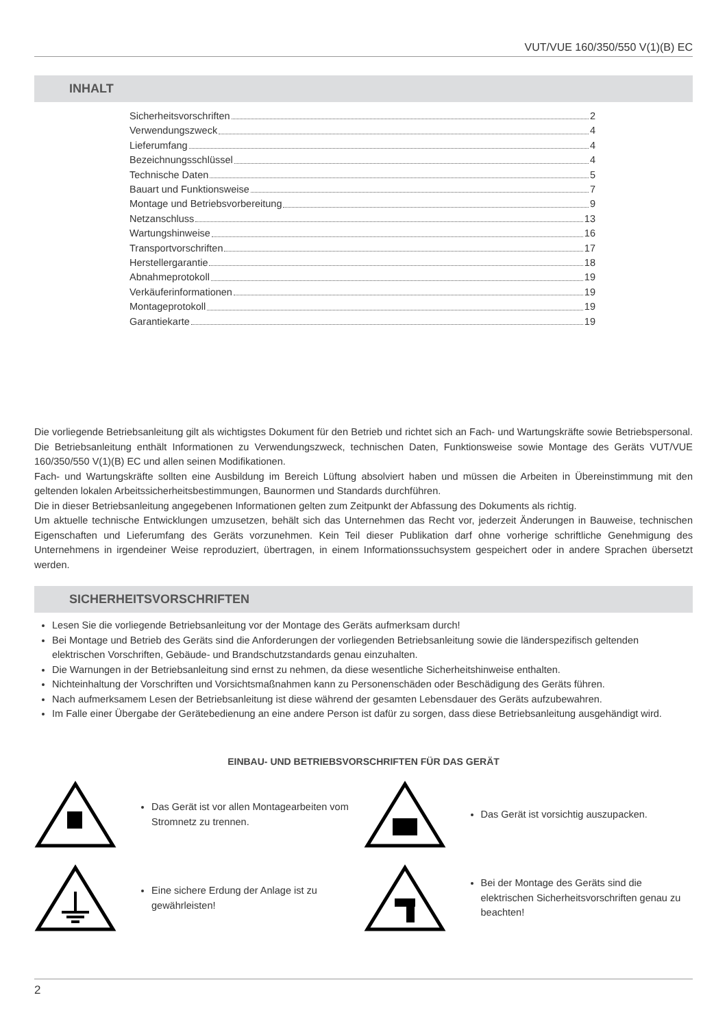VUT/VUE 160/350/550 V(1)(B) EC
INHALT
Sicherheitsvorschriften 2
Verwendungszweck 4
Lieferumfang 4
Bezeichnungsschlüssel 4
Technische Daten 5
Bauart und Funktionsweise 7
Montage und Betriebsvorbereitung 9
Netzanschluss 13
Wartungshinweise 16
Transportvorschriften 17
Herstellergarantie 18
Abnahmeprotokoll 19
Verkäuferinformationen 19
Montageprotokoll 19
Garantiekarte 19
Die vorliegende Betriebsanleitung gilt als wichtigstes Dokument für den Betrieb und richtet sich an Fach- und Wartungskräfte sowie Betriebspersonal. Die Betriebsanleitung enthält Informationen zu Verwendungszweck, technischen Daten, Funktionsweise sowie Montage des Geräts VUT/VUE 160/350/550 V(1)(B) EC und allen seinen Modifikationen.
Fach- und Wartungskräfte sollten eine Ausbildung im Bereich Lüftung absolviert haben und müssen die Arbeiten in Übereinstimmung mit den geltenden lokalen Arbeitssicherheitsbestimmungen, Baunormen und Standards durchführen.
Die in dieser Betriebsanleitung angegebenen Informationen gelten zum Zeitpunkt der Abfassung des Dokuments als richtig.
Um aktuelle technische Entwicklungen umzusetzen, behält sich das Unternehmen das Recht vor, jederzeit Änderungen in Bauweise, technischen Eigenschaften und Lieferumfang des Geräts vorzunehmen. Kein Teil dieser Publikation darf ohne vorherige schriftliche Genehmigung des Unternehmens in irgendeiner Weise reproduziert, übertragen, in einem Informationssuchsystem gespeichert oder in andere Sprachen übersetzt werden.
SICHERHEITSVORSCHRIFTEN
Lesen Sie die vorliegende Betriebsanleitung vor der Montage des Geräts aufmerksam durch!
Bei Montage und Betrieb des Geräts sind die Anforderungen der vorliegenden Betriebsanleitung sowie die länderspezifisch geltenden elektrischen Vorschriften, Gebäude- und Brandschutzstandards genau einzuhalten.
Die Warnungen in der Betriebsanleitung sind ernst zu nehmen, da diese wesentliche Sicherheitshinweise enthalten.
Nichteinhaltung der Vorschriften und Vorsichtsmaßnahmen kann zu Personenschäden oder Beschädigung des Geräts führen.
Nach aufmerksamem Lesen der Betriebsanleitung ist diese während der gesamten Lebensdauer des Geräts aufzubewahren.
Im Falle einer Übergabe der Gerätebedienung an eine andere Person ist dafür zu sorgen, dass diese Betriebsanleitung ausgehändigt wird.
EINBAU- UND BETRIEBSVORSCHRIFTEN FÜR DAS GERÄT
Das Gerät ist vor allen Montagearbeiten vom Stromnetz zu trennen.
Das Gerät ist vorsichtig auszupacken.
Eine sichere Erdung der Anlage ist zu gewährleisten!
Bei der Montage des Geräts sind die elektrischen Sicherheitsvorschriften genau zu beachten!
2